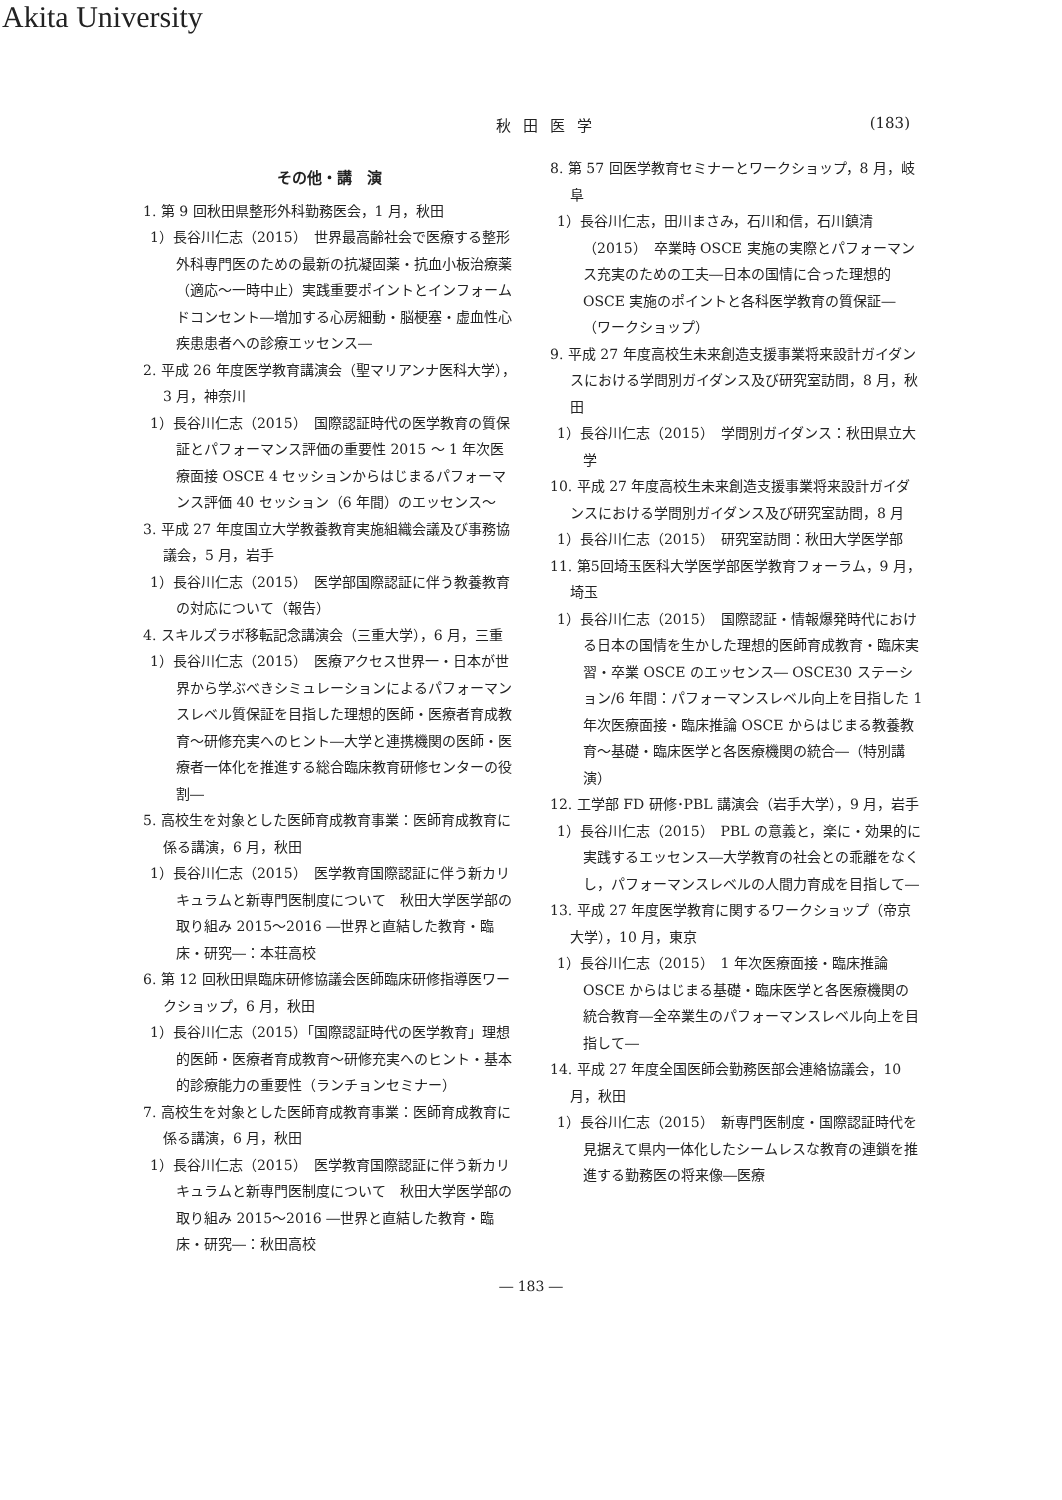Akita University
秋田医学 (183)
その他・講　演
1. 第 9 回秋田県整形外科勤務医会，1 月，秋田
1）長谷川仁志（2015）　世界最高齢社会で医療する整形外科専門医のための最新の抗凝固薬・抗血小板治療薬（適応〜一時中止）実践重要ポイントとインフォームドコンセント―増加する心房細動・脳梗塞・虚血性心疾患患者への診療エッセンス―
2. 平成 26 年度医学教育講演会（聖マリアンナ医科大学），3 月，神奈川
1）長谷川仁志（2015）　国際認証時代の医学教育の質保証とパフォーマンス評価の重要性 2015 〜 1 年次医療面接 OSCE 4 セッションからはじまるパフォーマンス評価 40 セッション（6 年間）のエッセンス〜
3. 平成 27 年度国立大学教養教育実施組織会議及び事務協議会，5 月，岩手
1）長谷川仁志（2015）　医学部国際認証に伴う教養教育の対応について（報告）
4. スキルズラボ移転記念講演会（三重大学），6 月，三重
1）長谷川仁志（2015）　医療アクセス世界一・日本が世界から学ぶべきシミュレーションによるパフォーマンスレベル質保証を目指した理想的医師・医療者育成教育〜研修充実へのヒント―大学と連携機関の医師・医療者一体化を推進する総合臨床教育研修センターの役割―
5. 高校生を対象とした医師育成教育事業：医師育成教育に係る講演，6 月，秋田
1）長谷川仁志（2015）　医学教育国際認証に伴う新カリキュラムと新専門医制度について　秋田大学医学部の取り組み 2015〜2016 ―世界と直結した教育・臨床・研究―：本荘高校
6. 第 12 回秋田県臨床研修協議会医師臨床研修指導医ワークショップ，6 月，秋田
1）長谷川仁志（2015）「国際認証時代の医学教育」理想的医師・医療者育成教育〜研修充実へのヒント・基本的診療能力の重要性（ランチョンセミナー）
7. 高校生を対象とした医師育成教育事業：医師育成教育に係る講演，6 月，秋田
1）長谷川仁志（2015）　医学教育国際認証に伴う新カリキュラムと新専門医制度について　秋田大学医学部の取り組み 2015〜2016 ―世界と直結した教育・臨床・研究―：秋田高校
8. 第 57 回医学教育セミナーとワークショップ，8 月，岐阜
1）長谷川仁志，田川まさみ，石川和信，石川鎮清（2015）　卒業時 OSCE 実施の実際とパフォーマンス充実のための工夫―日本の国情に合った理想的 OSCE 実施のポイントと各科医学教育の質保証―（ワークショップ）
9. 平成 27 年度高校生未来創造支援事業将来設計ガイダンスにおける学問別ガイダンス及び研究室訪問，8 月，秋田
1）長谷川仁志（2015）　学問別ガイダンス：秋田県立大学
10. 平成 27 年度高校生未来創造支援事業将来設計ガイダンスにおける学問別ガイダンス及び研究室訪問，8 月
1）長谷川仁志（2015）　研究室訪問：秋田大学医学部
11. 第5回埼玉医科大学医学部医学教育フォーラム，9 月，埼玉
1）長谷川仁志（2015）　国際認証・情報爆発時代における日本の国情を生かした理想的医師育成教育・臨床実習・卒業 OSCE のエッセンス― OSCE30 ステーション/6 年間：パフォーマンスレベル向上を目指した 1 年次医療面接・臨床推論 OSCE からはじまる教養教育〜基礎・臨床医学と各医療機関の統合―（特別講演）
12. 工学部 FD 研修･PBL 講演会（岩手大学），9 月，岩手
1）長谷川仁志（2015）　PBL の意義と，楽に・効果的に実践するエッセンス―大学教育の社会との乖離をなくし，パフォーマンスレベルの人間力育成を目指して―
13. 平成 27 年度医学教育に関するワークショップ（帝京大学），10 月，東京
1）長谷川仁志（2015）　1 年次医療面接・臨床推論 OSCE からはじまる基礎・臨床医学と各医療機関の統合教育―全卒業生のパフォーマンスレベル向上を目指して―
14. 平成 27 年度全国医師会勤務医部会連絡協議会，10 月，秋田
1）長谷川仁志（2015）　新専門医制度・国際認証時代を見据えて県内一体化したシームレスな教育の連鎖を推進する勤務医の将来像―医療
― 183 ―